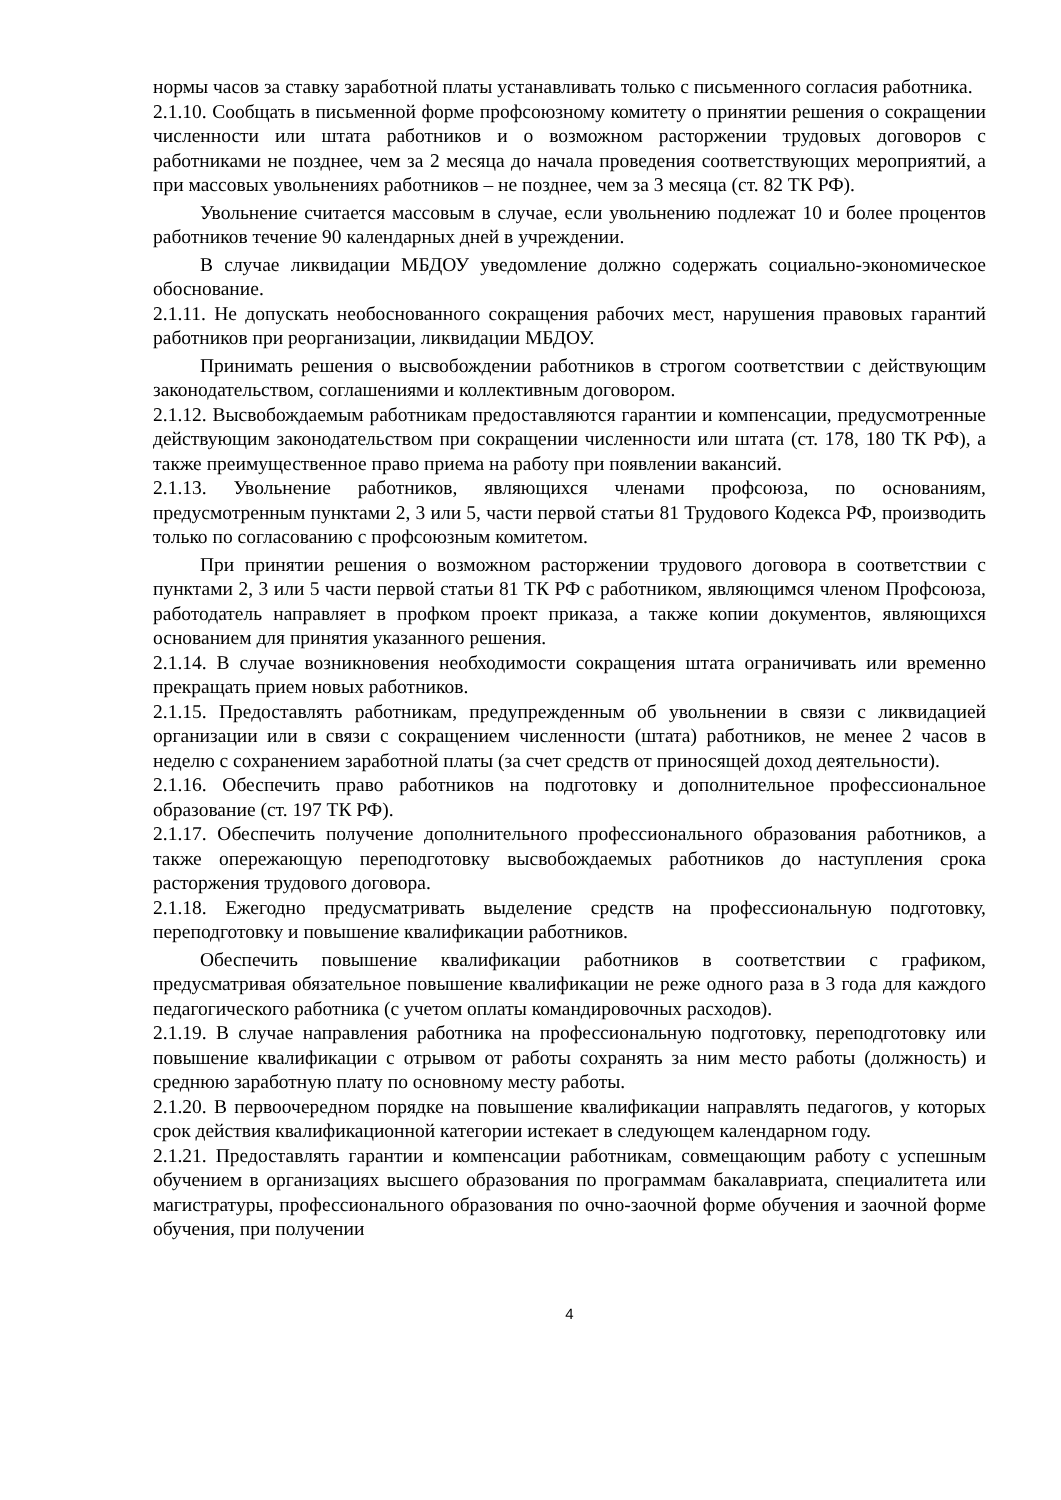нормы часов за ставку заработной платы устанавливать только с письменного согласия работника.
2.1.10. Сообщать в письменной форме профсоюзному комитету о принятии решения о сокращении численности или штата работников и о возможном расторжении трудовых договоров с работниками не позднее, чем за 2 месяца до начала проведения соответствующих мероприятий, а при массовых увольнениях работников – не позднее, чем за 3 месяца (ст. 82 ТК РФ).
Увольнение считается массовым в случае, если увольнению подлежат 10 и более процентов работников течение 90 календарных дней в учреждении.
В случае ликвидации МБДОУ уведомление должно содержать социально-экономическое обоснование.
2.1.11. Не допускать необоснованного сокращения рабочих мест, нарушения правовых гарантий работников при реорганизации, ликвидации МБДОУ.
Принимать решения о высвобождении работников в строгом соответствии с действующим законодательством, соглашениями и коллективным договором.
2.1.12. Высвобождаемым работникам предоставляются гарантии и компенсации, предусмотренные действующим законодательством при сокращении численности или штата (ст. 178, 180 ТК РФ), а также преимущественное право приема на работу при появлении вакансий.
2.1.13. Увольнение работников, являющихся членами профсоюза, по основаниям, предусмотренным пунктами 2, 3 или 5, части первой статьи 81 Трудового Кодекса РФ, производить только по согласованию с профсоюзным комитетом.
При принятии решения о возможном расторжении трудового договора в соответствии с пунктами 2, 3 или 5 части первой статьи 81 ТК РФ с работником, являющимся членом Профсоюза, работодатель направляет в профком проект приказа, а также копии документов, являющихся основанием для принятия указанного решения.
2.1.14. В случае возникновения необходимости сокращения штата ограничивать или временно прекращать прием новых работников.
2.1.15. Предоставлять работникам, предупрежденным об увольнении в связи с ликвидацией организации или в связи с сокращением численности (штата) работников, не менее 2 часов в неделю с сохранением заработной платы (за счет средств от приносящей доход деятельности).
2.1.16. Обеспечить право работников на подготовку и дополнительное профессиональное образование (ст. 197 ТК РФ).
2.1.17. Обеспечить получение дополнительного профессионального образования работников, а также опережающую переподготовку высвобождаемых работников до наступления срока расторжения трудового договора.
2.1.18. Ежегодно предусматривать выделение средств на профессиональную подготовку, переподготовку и повышение квалификации работников.
Обеспечить повышение квалификации работников в соответствии с графиком, предусматривая обязательное повышение квалификации не реже одного раза в 3 года для каждого педагогического работника (с учетом оплаты командировочных расходов).
2.1.19. В случае направления работника на профессиональную подготовку, переподготовку или повышение квалификации с отрывом от работы сохранять за ним место работы (должность) и среднюю заработную плату по основному месту работы.
2.1.20. В первоочередном порядке на повышение квалификации направлять педагогов, у которых срок действия квалификационной категории истекает в следующем календарном году.
2.1.21. Предоставлять гарантии и компенсации работникам, совмещающим работу с успешным обучением в организациях высшего образования по программам бакалавриата, специалитета или магистратуры, профессионального образования по очно-заочной форме обучения и заочной форме обучения, при получении
4